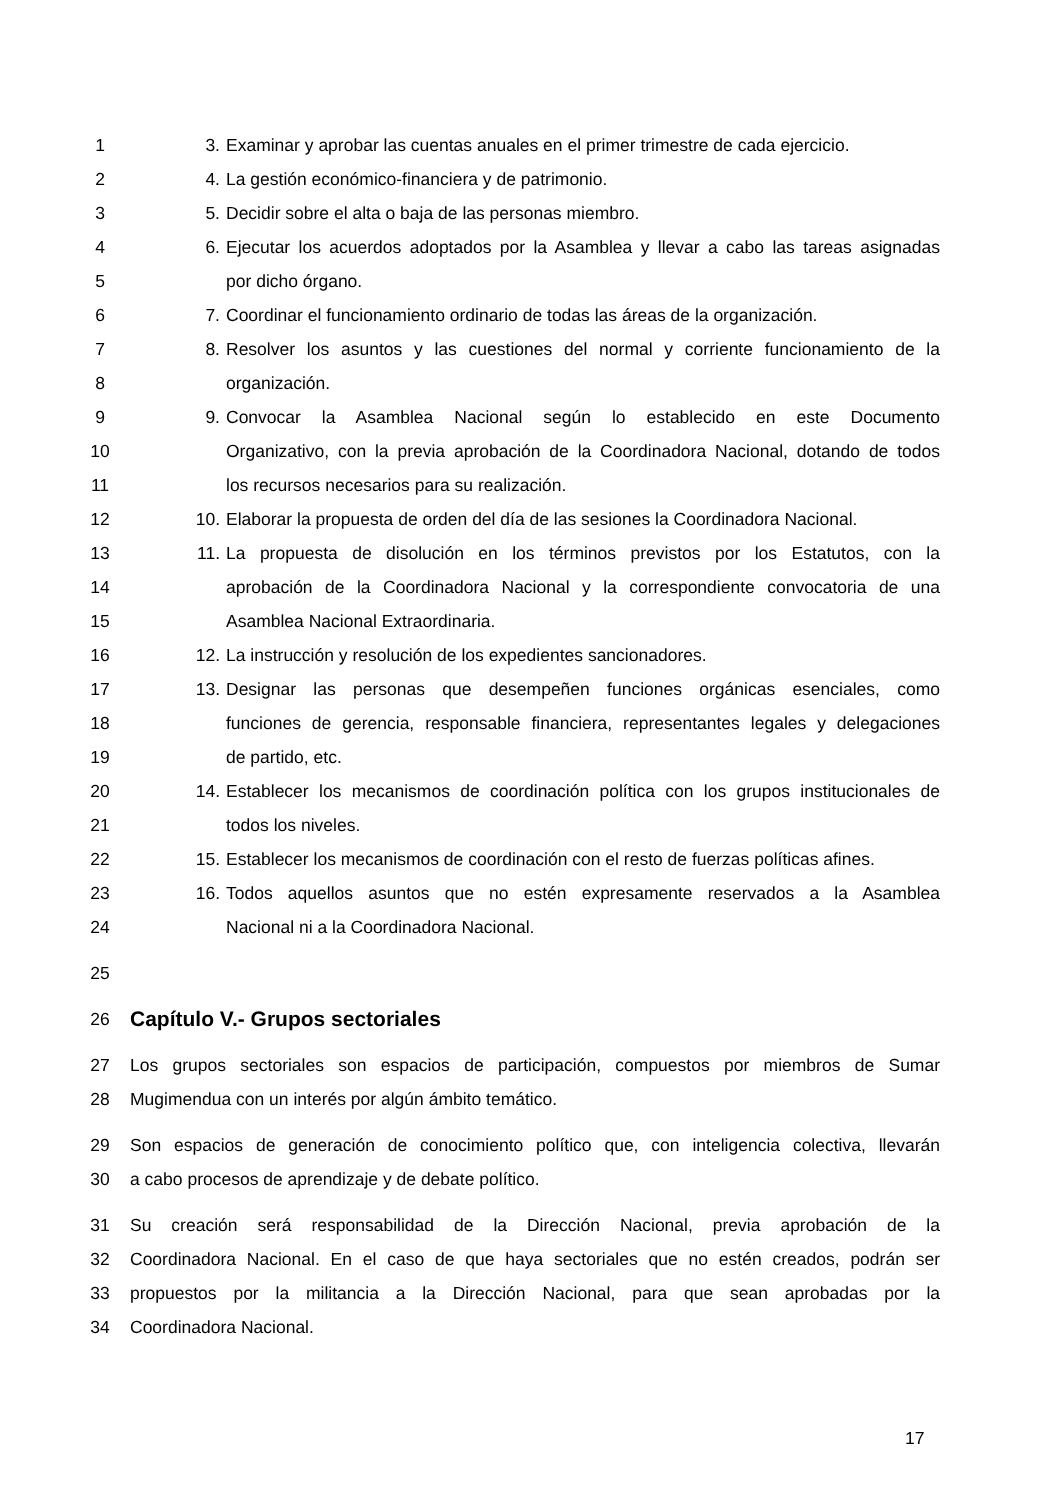1 3. Examinar y aprobar las cuentas anuales en el primer trimestre de cada ejercicio.
2 4. La gestión económico-financiera y de patrimonio.
3 5. Decidir sobre el alta o baja de las personas miembro.
4 6. Ejecutar los acuerdos adoptados por la Asamblea y llevar a cabo las tareas asignadas
5 por dicho órgano.
6 7. Coordinar el funcionamiento ordinario de todas las áreas de la organización.
7 8. Resolver los asuntos y las cuestiones del normal y corriente funcionamiento de la
8 organización.
9 9. Convocar la Asamblea Nacional según lo establecido en este Documento
10 Organizativo, con la previa aprobación de la Coordinadora Nacional, dotando de todos
11 los recursos necesarios para su realización.
12 10. Elaborar la propuesta de orden del día de las sesiones la Coordinadora Nacional.
13 11. La propuesta de disolución en los términos previstos por los Estatutos, con la
14 aprobación de la Coordinadora Nacional y la correspondiente convocatoria de una
15 Asamblea Nacional Extraordinaria.
16 12. La instrucción y resolución de los expedientes sancionadores.
17 13. Designar las personas que desempeñen funciones orgánicas esenciales, como
18 funciones de gerencia, responsable financiera, representantes legales y delegaciones
19 de partido, etc.
20 14. Establecer los mecanismos de coordinación política con los grupos institucionales de
21 todos los niveles.
22 15. Establecer los mecanismos de coordinación con el resto de fuerzas políticas afines.
23 16. Todos aquellos asuntos que no estén expresamente reservados a la Asamblea
24 Nacional ni a la Coordinadora Nacional.
25
26 Capítulo V.- Grupos sectoriales
27 Los grupos sectoriales son espacios de participación, compuestos por miembros de Sumar
28 Mugimendua con un interés por algún ámbito temático.
29 Son espacios de generación de conocimiento político que, con inteligencia colectiva, llevarán
30 a cabo procesos de aprendizaje y de debate político.
31 Su creación será responsabilidad de la Dirección Nacional, previa aprobación de la
32 Coordinadora Nacional. En el caso de que haya sectoriales que no estén creados, podrán ser
33 propuestos por la militancia a la Dirección Nacional, para que sean aprobadas por la
34 Coordinadora Nacional.
17